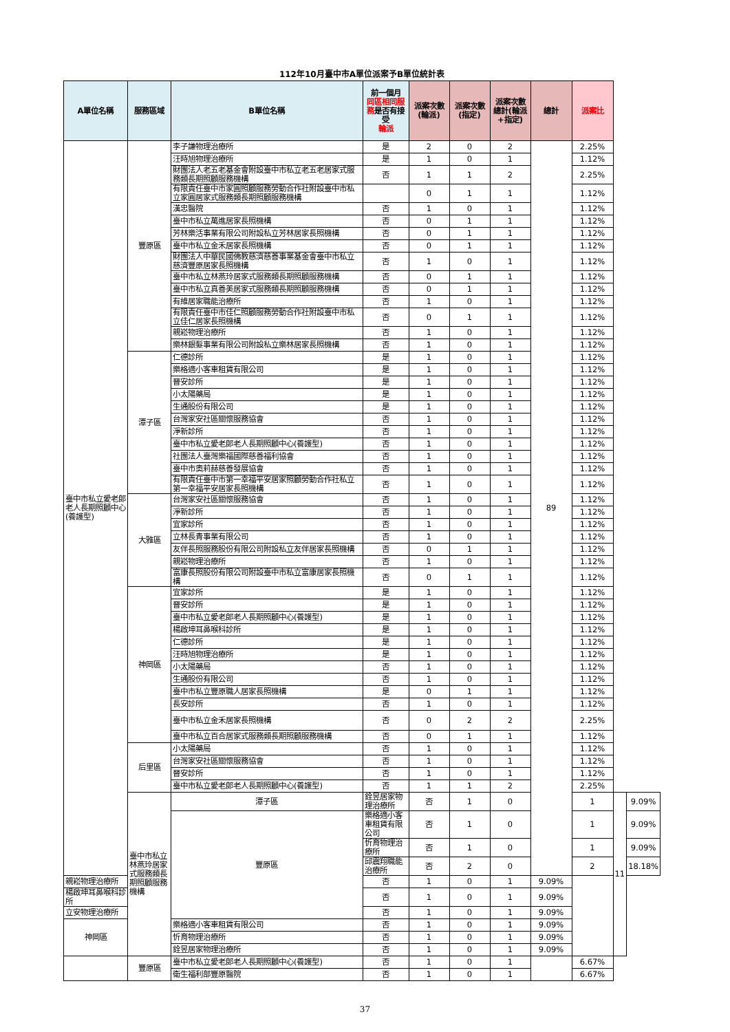112年10月臺中市A單位派案予B單位統計表
| A單位名稱 | 服務區域 | B單位名稱 | 前一個月 同區相同服務 是否有接受 輪派 | 派案次數(輪派) | 派案次數(指定) | 派案次數總計(輪派+指定) | 總計 | 派案比 | | |
| --- | --- | --- | --- | --- | --- | --- | --- | --- | --- | --- |
| 臺中市私立愛老郎老人長期照顧中心(養護型) | 豐原區 | 李子謙物理治療所 | 是 | 2 | 0 | 2 | 89 | 2.25% | | |
| | | 汪時旭物理治療所 | 是 | 1 | 0 | 1 | | 1.12% | | |
| | | 財團法人老五老基金會附設臺中市私立老五老居家式服務類長期照顧服務機構 | 否 | 1 | 1 | 2 | | 2.25% | | |
| | | 有限責任臺中市家圓照顧服務勞動合作社附設臺中市私立家圓居家式服務類長期照顧服務機構 | | 0 | 1 | 1 | | 1.12% | | |
| | | 漢忠醫院 | 否 | 1 | 0 | 1 | | 1.12% | | |
| | | 臺中市私立萬進居家長照機構 | 否 | 0 | 1 | 1 | | 1.12% | | |
| | | 芳林樂活事業有限公司附設私立芳林居家長照機構 | 否 | 0 | 1 | 1 | | 1.12% | | |
| | | 臺中市私立金禾居家長照機構 | 否 | 0 | 1 | 1 | | 1.12% | | |
| | | 財團法人中華民國佛教慈濟慈善事業基金會臺中市私立慈濟豐原居家長照機構 | 否 | 1 | 0 | 1 | | 1.12% | | |
| | | 臺中市私立林燕玲居家式服務類長期照顧服務機構 | 否 | 0 | 1 | 1 | | 1.12% | | |
| | | 臺中市私立真善美居家式服務類長期照顧服務機構 | 否 | 0 | 1 | 1 | | 1.12% | | |
| | | 有維居家職能治療所 | 否 | 1 | 0 | 1 | | 1.12% | | |
| | | 有限責任臺中市佳仁照顧服務勞動合作社附設臺中市私立佳仁居家長照機構 | 否 | 0 | 1 | 1 | | 1.12% | | |
| | | 親崧物理治療所 | 否 | 1 | 0 | 1 | | 1.12% | | |
| | | 樂林銀髮事業有限公司附設私立樂林居家長照機構 | 否 | 1 | 0 | 1 | | 1.12% | | |
| | 潭子區 | 仁德診所 | 是 | 1 | 0 | 1 | | 1.12% | | |
| | | 樂格適小客車租賃有限公司 | 是 | 1 | 0 | 1 | | 1.12% | | |
| | | 晉安診所 | 是 | 1 | 0 | 1 | | 1.12% | | |
| | | 小太陽藥局 | 是 | 1 | 0 | 1 | | 1.12% | | |
| | | 生通股份有限公司 | 是 | 1 | 0 | 1 | | 1.12% | | |
| | | 台灣家安社區關懷服務協會 | 否 | 1 | 0 | 1 | | 1.12% | | |
| | | 淨新診所 | 否 | 1 | 0 | 1 | | 1.12% | | |
| | | 臺中市私立愛老郎老人長期照顧中心(養護型) | 否 | 1 | 0 | 1 | | 1.12% | | |
| | | 社團法人臺灣樂福國際慈善福利協會 | 否 | 1 | 0 | 1 | | 1.12% | | |
| | | 臺中市奧莉赫慈善發展協會 | 否 | 1 | 0 | 1 | | 1.12% | | |
| | | 有限責任臺中市第一幸福平安居家照顧勞動合作社私立第一幸福平安居家長照機構 | 否 | 1 | 0 | 1 | | 1.12% | | |
| | 大雅區 | 台灣家安社區關懷服務協會 | 否 | 1 | 0 | 1 | | 1.12% | | |
| | | 淨新診所 | 否 | 1 | 0 | 1 | | 1.12% | | |
| | | 宜家診所 | 否 | 1 | 0 | 1 | | 1.12% | | |
| | | 立林長青事業有限公司 | 否 | 1 | 0 | 1 | | 1.12% | | |
| | | 友伴長照服務股份有限公司附設私立友伴居家長照機構 | 否 | 0 | 1 | 1 | | 1.12% | | |
| | | 親崧物理治療所 | 否 | 1 | 0 | 1 | | 1.12% | | |
| | | 富康長照股份有限公司附設臺中市私立富康居家長照機構 | 否 | 0 | 1 | 1 | | 1.12% | | |
| | 神岡區 | 宜家診所 | 是 | 1 | 0 | 1 | | 1.12% | | |
| | | 晉安診所 | 是 | 1 | 0 | 1 | | 1.12% | | |
| | | 臺中市私立愛老郎老人長期照顧中心(養護型) | 是 | 1 | 0 | 1 | | 1.12% | | |
| | | 楊啟坤耳鼻喉科診所 | 是 | 1 | 0 | 1 | | 1.12% | | |
| | | 仁德診所 | 是 | 1 | 0 | 1 | | 1.12% | | |
| | | 汪時旭物理治療所 | 是 | 1 | 0 | 1 | | 1.12% | | |
| | | 小太陽藥局 | 否 | 1 | 0 | 1 | | 1.12% | | |
| | | 生通股份有限公司 | 否 | 1 | 0 | 1 | | 1.12% | | |
| | | 臺中市私立豐原職人居家長照機構 | 是 | 0 | 1 | 1 | | 1.12% | | |
| | | 長安診所 | 否 | 1 | 0 | 1 | | 1.12% | | |
| | | 臺中市私立金禾居家長照機構 | 否 | 0 | 2 | 2 | | 2.25% | | |
| | | 臺中市私立百合居家式服務類長期照顧服務機構 | 否 | 0 | 1 | 1 | | 1.12% | | |
| | 后里區 | 小太陽藥局 | 否 | 1 | 0 | 1 | | 1.12% | | |
| | | 台灣家安社區關懷服務協會 | 否 | 1 | 0 | 1 | | 1.12% | | |
| | | 晉安診所 | 否 | 1 | 0 | 1 | | 1.12% | | |
| | | 臺中市私立愛老郎老人長期照顧中心(養護型) | 否 | 1 | 1 | 2 | | 2.25% | | |
| | 臺中市私立林燕玲居家式服務類長期照顧服務機構 | 潭子區 | 銓昱居家物理治療所 | 否 | 1 | 0 | | 1 | 11 | 9.09% |
| | | 豐原區 | 樂格適小客車租賃有限公司 | 否 | 1 | 0 | | 1 | | 9.09% |
| | | | 忻育物理治療所 | 否 | 1 | 0 | | 1 | | 9.09% |
| | | | 邱震翔職能治療所 | 否 | 2 | 0 | | 2 | | 18.18% |
| 親崧物理治療所 | | | 否 | 1 | 0 | 1 | 9.09% | | | |
| 楊啟坤耳鼻喉科診所 | | | 否 | 1 | 0 | 1 | 9.09% | | | |
| 立安物理治療所 | | | 否 | 1 | 0 | 1 | 9.09% | | | |
| 神岡區 | | 樂格適小客車租賃有限公司 | 否 | 1 | 0 | 1 | 9.09% | | | |
| | | 忻育物理治療所 | 否 | 1 | 0 | 1 | 9.09% | | | |
| | | 銓昱居家物理治療所 | 否 | 1 | 0 | 1 | 9.09% | | | |
| | 豐原區 | 臺中市私立愛老郎老人長期照顧中心(養護型) | 否 | 1 | 0 | 1 | | 6.67% | | |
| | | 衛生福利部豐原醫院 | 否 | 1 | 0 | 1 | | 6.67% | | |
37